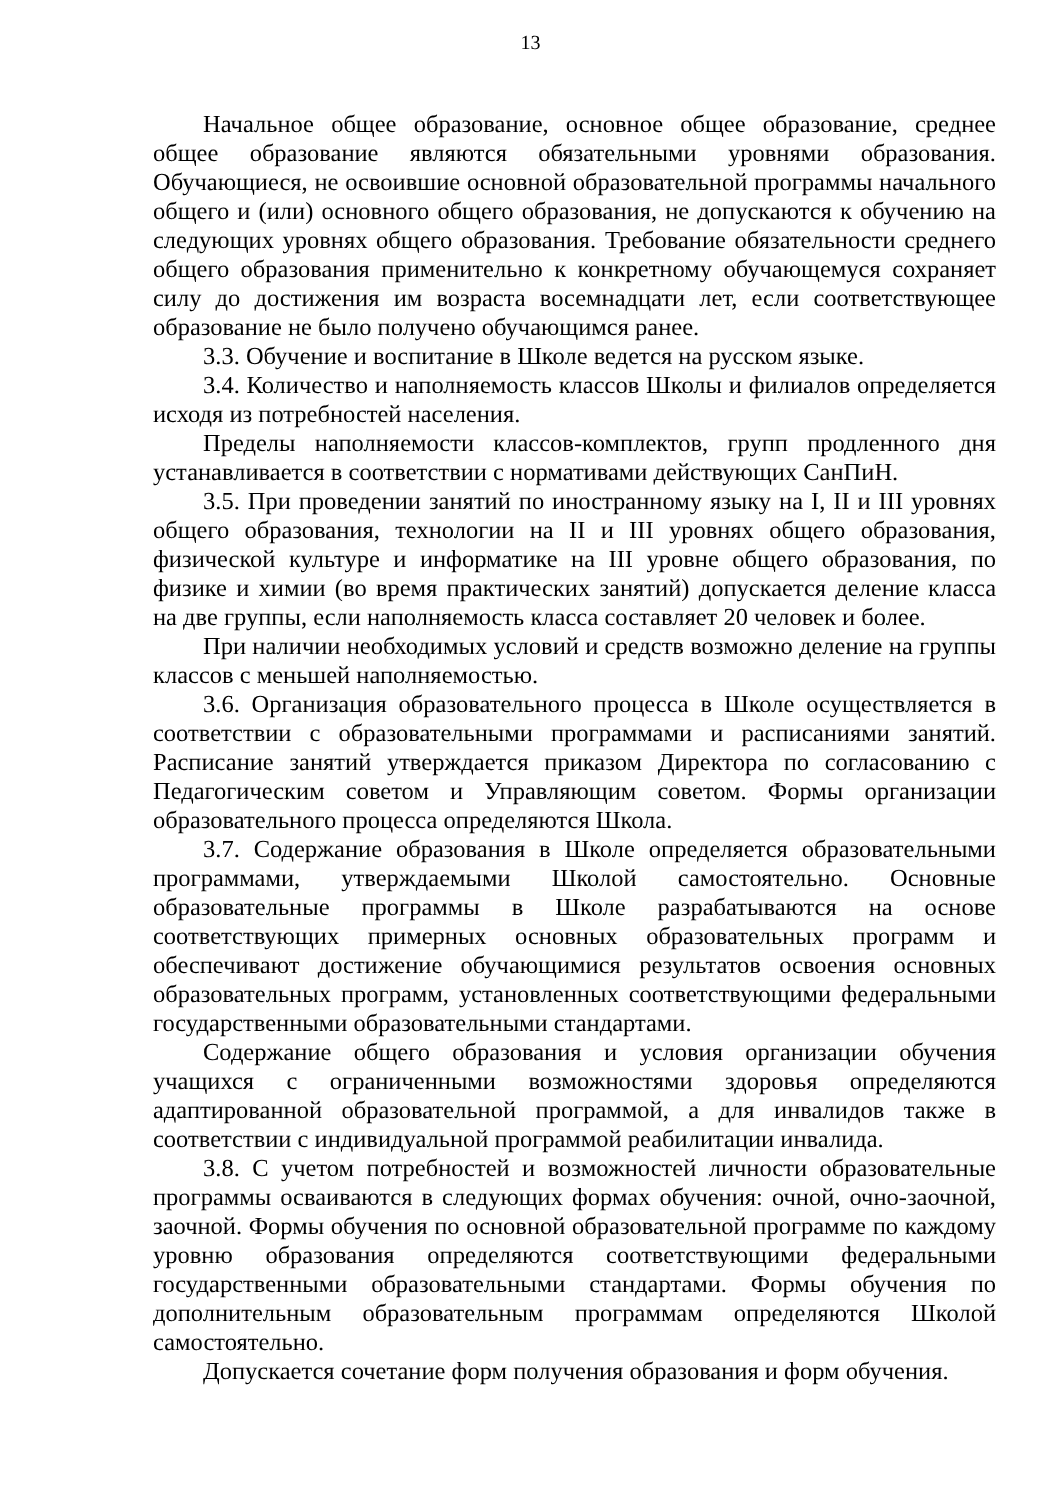13
Начальное общее образование, основное общее образование, среднее общее образование являются обязательными уровнями образования. Обучающиеся, не освоившие основной образовательной программы начального общего и (или) основного общего образования, не допускаются к обучению на следующих уровнях общего образования. Требование обязательности среднего общего образования применительно к конкретному обучающемуся сохраняет силу до достижения им возраста восемнадцати лет, если соответствующее образование не было получено обучающимся ранее.
3.3. Обучение и воспитание в Школе ведется на русском языке.
3.4. Количество и наполняемость классов Школы и филиалов определяется исходя из потребностей населения.
Пределы наполняемости классов-комплектов, групп продленного дня устанавливается в соответствии с нормативами действующих СанПиН.
3.5. При проведении занятий по иностранному языку на I, II и III уровнях общего образования, технологии на II и III уровнях общего образования, физической культуре и информатике на III уровне общего образования, по физике и химии (во время практических занятий) допускается деление класса на две группы, если наполняемость класса составляет 20 человек и более.
При наличии необходимых условий и средств возможно деление на группы классов с меньшей наполняемостью.
3.6. Организация образовательного процесса в Школе осуществляется в соответствии с образовательными программами и расписаниями занятий. Расписание занятий утверждается приказом Директора по согласованию с Педагогическим советом и Управляющим советом. Формы организации образовательного процесса определяются Школа.
3.7. Содержание образования в Школе определяется образовательными программами, утверждаемыми Школой самостоятельно. Основные образовательные программы в Школе разрабатываются на основе соответствующих примерных основных образовательных программ и обеспечивают достижение обучающимися результатов освоения основных образовательных программ, установленных соответствующими федеральными государственными образовательными стандартами.
Содержание общего образования и условия организации обучения учащихся с ограниченными возможностями здоровья определяются адаптированной образовательной программой, а для инвалидов также в соответствии с индивидуальной программой реабилитации инвалида.
3.8. С учетом потребностей и возможностей личности образовательные программы осваиваются в следующих формах обучения: очной, очно-заочной, заочной. Формы обучения по основной образовательной программе по каждому уровню образования определяются соответствующими федеральными государственными образовательными стандартами. Формы обучения по дополнительным образовательным программам определяются Школой самостоятельно.
Допускается сочетание форм получения образования и форм обучения.